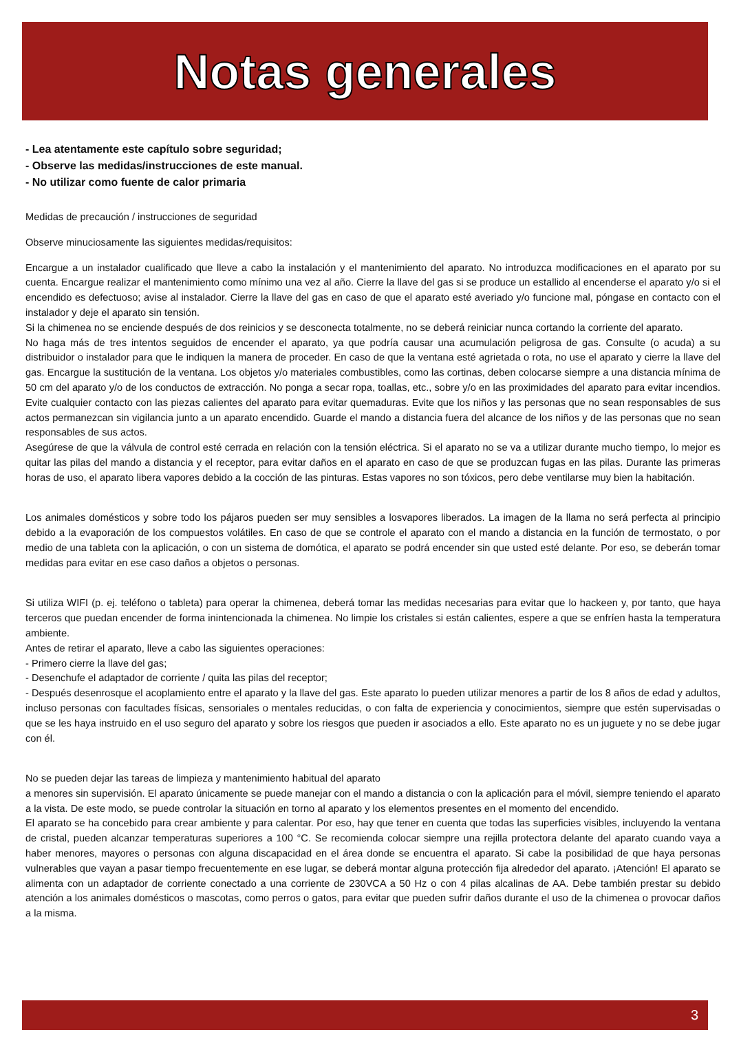Notas generales
- Lea atentamente este capítulo sobre seguridad;
- Observe las medidas/instrucciones de este manual.
- No utilizar como fuente de calor primaria
Medidas de precaución / instrucciones de seguridad
Observe minuciosamente las siguientes medidas/requisitos:
Encargue a un instalador cualificado que lleve a cabo la instalación y el mantenimiento del aparato. No introduzca modificaciones en el aparato por su cuenta. Encargue realizar el mantenimiento como mínimo una vez al año. Cierre la llave del gas si se produce un estallido al encenderse el aparato y/o si el encendido es defectuoso; avise al instalador. Cierre la llave del gas en caso de que el aparato esté averiado y/o funcione mal, póngase en contacto con el instalador y deje el aparato sin tensión.
Si la chimenea no se enciende después de dos reinicios y se desconecta totalmente, no se deberá reiniciar nunca cortando la corriente del aparato.
No haga más de tres intentos seguidos de encender el aparato, ya que podría causar una acumulación peligrosa de gas. Consulte (o acuda) a su distribuidor o instalador para que le indiquen la manera de proceder. En caso de que la ventana esté agrietada o rota, no use el aparato y cierre la llave del gas. Encargue la sustitución de la ventana. Los objetos y/o materiales combustibles, como las cortinas, deben colocarse siempre a una distancia mínima de 50 cm del aparato y/o de los conductos de extracción. No ponga a secar ropa, toallas, etc., sobre y/o en las proximidades del aparato para evitar incendios. Evite cualquier contacto con las piezas calientes del aparato para evitar quemaduras. Evite que los niños y las personas que no sean responsables de sus actos permanezcan sin vigilancia junto a un aparato encendido. Guarde el mando a distancia fuera del alcance de los niños y de las personas que no sean responsables de sus actos.
Asegúrese de que la válvula de control esté cerrada en relación con la tensión eléctrica. Si el aparato no se va a utilizar durante mucho tiempo, lo mejor es quitar las pilas del mando a distancia y el receptor, para evitar daños en el aparato en caso de que se produzcan fugas en las pilas. Durante las primeras horas de uso, el aparato libera vapores debido a la cocción de las pinturas. Estas vapores no son tóxicos, pero debe ventilarse muy bien la habitación.
Los animales domésticos y sobre todo los pájaros pueden ser muy sensibles a losvapores liberados. La imagen de la llama no será perfecta al principio debido a la evaporación de los compuestos volátiles. En caso de que se controle el aparato con el mando a distancia en la función de termostato, o por medio de una tableta con la aplicación, o con un sistema de domótica, el aparato se podrá encender sin que usted esté delante. Por eso, se deberán tomar medidas para evitar en ese caso daños a objetos o personas.
Si utiliza WIFI (p. ej. teléfono o tableta) para operar la chimenea, deberá tomar las medidas necesarias para evitar que lo hackeen y, por tanto, que haya terceros que puedan encender de forma inintencionada la chimenea. No limpie los cristales si están calientes, espere a que se enfríen hasta la temperatura ambiente.
Antes de retirar el aparato, lleve a cabo las siguientes operaciones:
- Primero cierre la llave del gas;
- Desenchufe el adaptador de corriente / quita las pilas del receptor;
- Después desenrosque el acoplamiento entre el aparato y la llave del gas. Este aparato lo pueden utilizar menores a partir de los 8 años de edad y adultos, incluso personas con facultades físicas, sensoriales o mentales reducidas, o con falta de experiencia y conocimientos, siempre que estén supervisadas o que se les haya instruido en el uso seguro del aparato y sobre los riesgos que pueden ir asociados a ello. Este aparato no es un juguete y no se debe jugar con él.
No se pueden dejar las tareas de limpieza y mantenimiento habitual del aparato
a menores sin supervisión. El aparato únicamente se puede manejar con el mando a distancia o con la aplicación para el móvil, siempre teniendo el aparato a la vista. De este modo, se puede controlar la situación en torno al aparato y los elementos presentes en el momento del encendido.
El aparato se ha concebido para crear ambiente y para calentar. Por eso, hay que tener en cuenta que todas las superficies visibles, incluyendo la ventana de cristal, pueden alcanzar temperaturas superiores a 100 °C. Se recomienda colocar siempre una rejilla protectora delante del aparato cuando vaya a haber menores, mayores o personas con alguna discapacidad en el área donde se encuentra el aparato. Si cabe la posibilidad de que haya personas vulnerables que vayan a pasar tiempo frecuentemente en ese lugar, se deberá montar alguna protección fija alrededor del aparato. ¡Atención! El aparato se alimenta con un adaptador de corriente conectado a una corriente de 230VCA a 50 Hz o con 4 pilas alcalinas de AA. Debe también prestar su debido atención a los animales domésticos o mascotas, como perros o gatos, para evitar que pueden sufrir daños durante el uso de la chimenea o provocar daños a la misma.
3